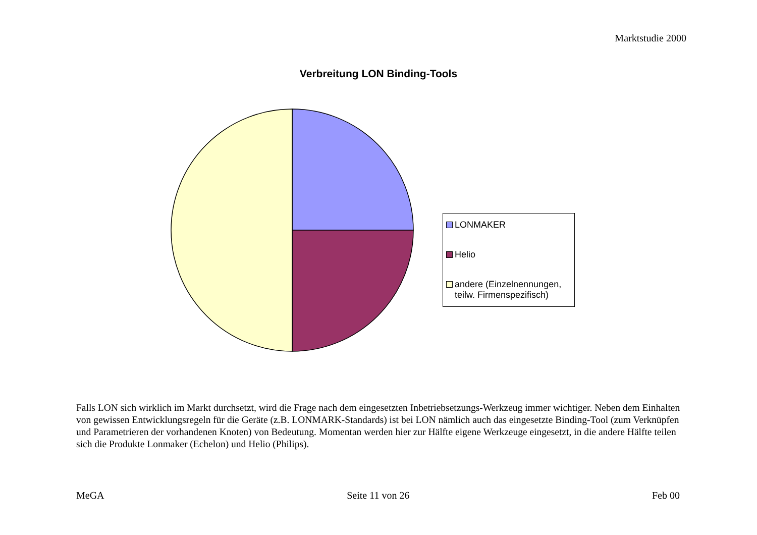Marktstudie 2000
Verbreitung LON Binding-Tools
LONMAKER
Helio
andere (Einzelnennungen, teilw. Firmenspezifisch)
Falls LON sich wirklich im Markt durchsetzt, wird die Frage nach dem eingesetzten Inbetriebsetzungs-Werkzeug immer wichtiger. Neben dem Einhalten von gewissen Entwicklungsregeln für die Geräte (z.B. LONMARK-Standards) ist bei LON nämlich auch das eingesetzte Binding-Tool (zum Verknüpfen und Parametrieren der vorhandenen Knoten) von Bedeutung. Momentan werden hier zur Hälfte eigene Werkzeuge eingesetzt, in die andere Hälfte teilen sich die Produkte Lonmaker (Echelon) und Helio (Philips).
MeGA Seite 11 von 26 Feb 00